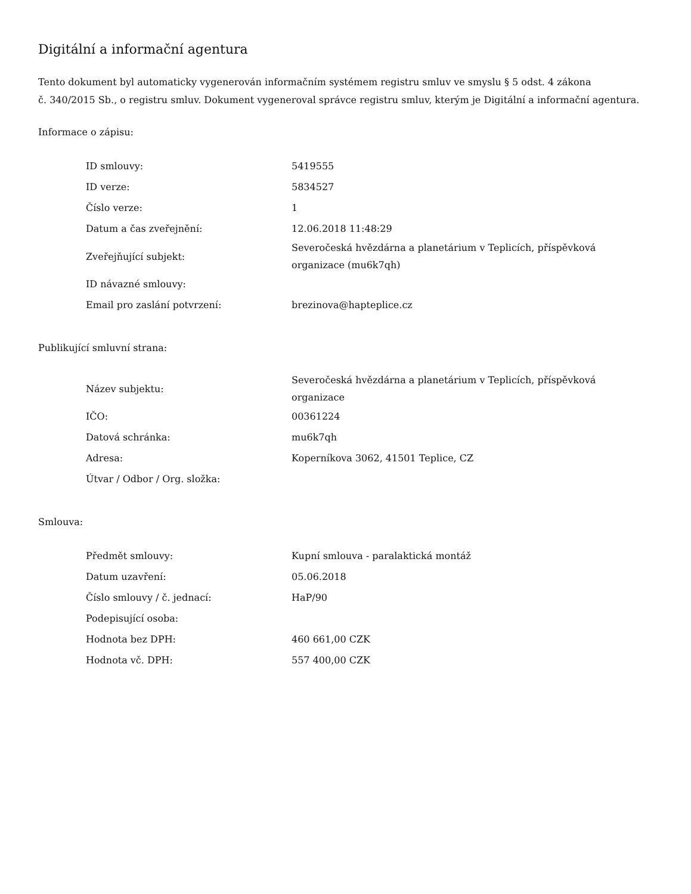Digitální a informační agentura
Tento dokument byl automaticky vygenerován informačním systémem registru smluv ve smyslu § 5 odst. 4 zákona
č. 340/2015 Sb., o registru smluv. Dokument vygeneroval správce registru smluv, kterým je Digitální a informační agentura.
Informace o zápisu:
| ID smlouvy: | 5419555 |
| ID verze: | 5834527 |
| Číslo verze: | 1 |
| Datum a čas zveřejnění: | 12.06.2018 11:48:29 |
| Zveřejňující subjekt: | Severočeská hvězdárna a planetárium v Teplicích, příspěvková organizace (mu6k7qh) |
| ID návazné smlouvy: | |
| Email pro zaslání potvrzení: | brezinova@hapteplice.cz |
Publikující smluvní strana:
| Název subjektu: | Severočeská hvězdárna a planetárium v Teplicích, příspěvková organizace |
| IČO: | 00361224 |
| Datová schránka: | mu6k7qh |
| Adresa: | Koperníkova 3062, 41501 Teplice, CZ |
| Útvar / Odbor / Org. složka: | |
Smlouva:
| Předmět smlouvy: | Kupní smlouva - paralaktická montáž |
| Datum uzavření: | 05.06.2018 |
| Číslo smlouvy / č. jednací: | HaP/90 |
| Podepisující osoba: | |
| Hodnota bez DPH: | 460 661,00 CZK |
| Hodnota vč. DPH: | 557 400,00 CZK |